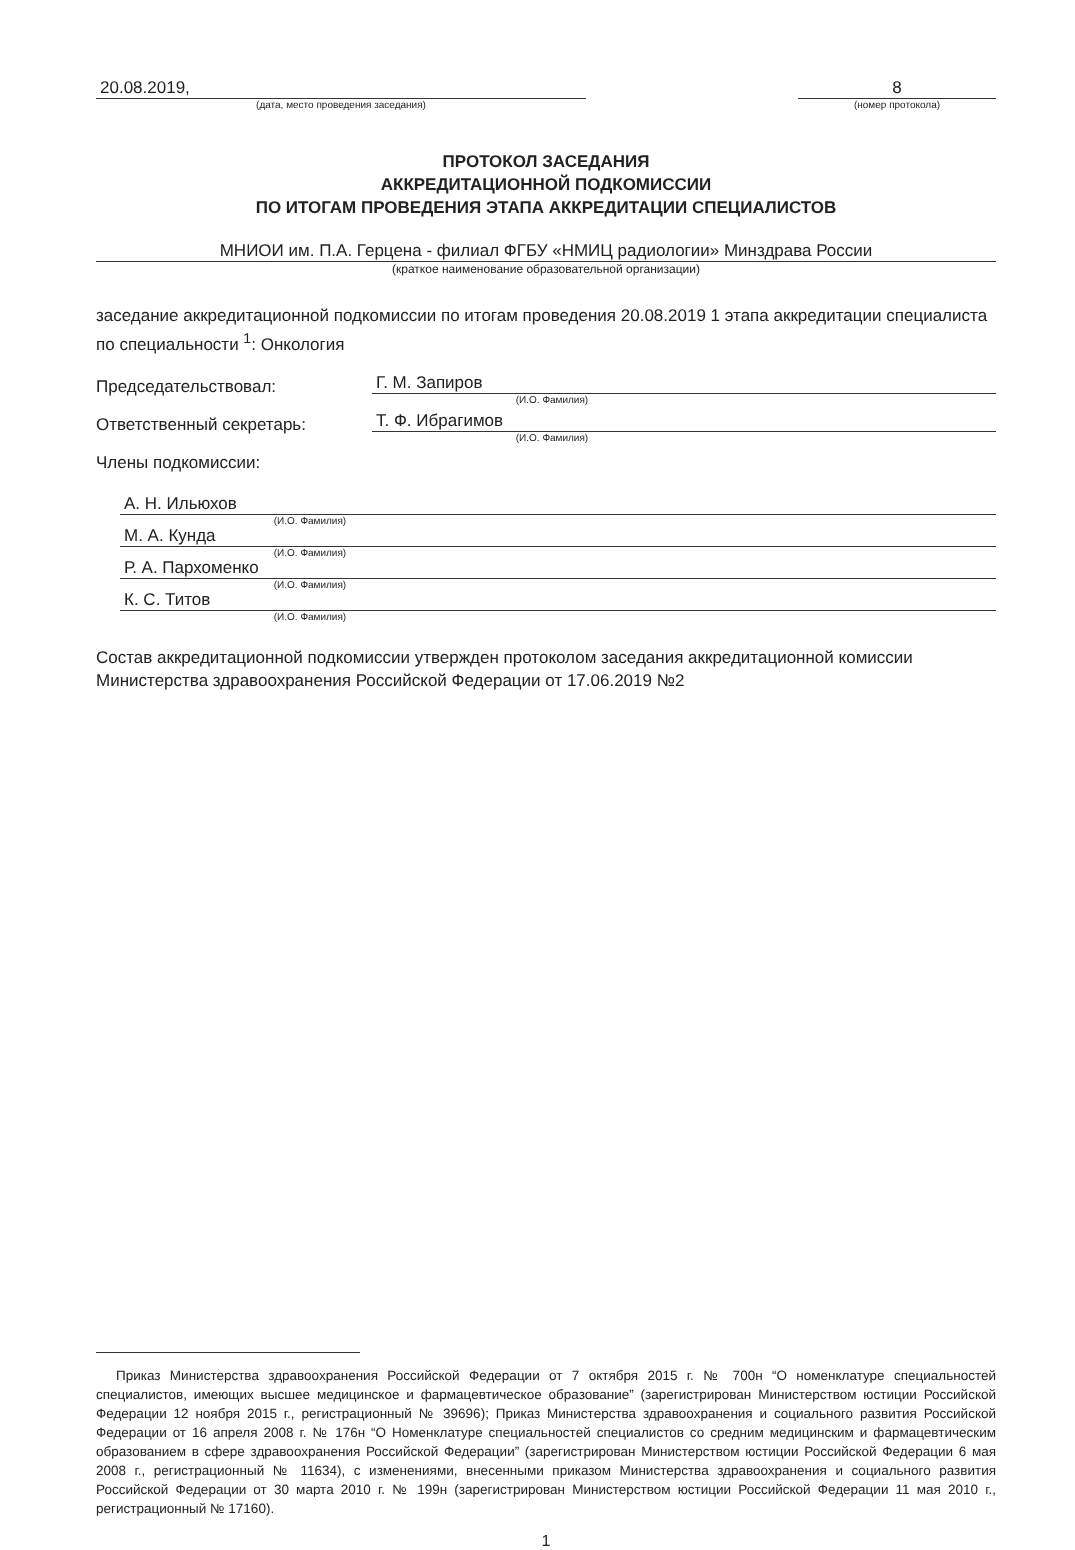20.08.2019,
(дата, место проведения заседания)
8
(номер протокола)
ПРОТОКОЛ ЗАСЕДАНИЯ
АККРЕДИТАЦИОННОЙ ПОДКОМИССИИ
ПО ИТОГАМ ПРОВЕДЕНИЯ ЭТАПА АККРЕДИТАЦИИ СПЕЦИАЛИСТОВ
МНИОИ им. П.А. Герцена - филиал ФГБУ «НМИЦ радиологии» Минздрава России
(краткое наименование образовательной организации)
заседание аккредитационной подкомиссии по итогам проведения 20.08.2019 1 этапа аккредитации специалиста по специальности <sup>1</sup>: Онкология
Председательствовал:
Г. М. Запиров
(И.О. Фамилия)
Ответственный секретарь:
Т. Ф. Ибрагимов
(И.О. Фамилия)
Члены подкомиссии:
А. Н. Ильюхов
(И.О. Фамилия)
М. А. Кунда
(И.О. Фамилия)
Р. А. Пархоменко
(И.О. Фамилия)
К. С. Титов
(И.О. Фамилия)
Состав аккредитационной подкомиссии утвержден протоколом заседания аккредитационной комиссии Министерства здравоохранения Российской Федерации от 17.06.2019 №2
Приказ Министерства здравоохранения Российской Федерации от 7 октября 2015 г. № 700н “О номенклатуре специальностей специалистов, имеющих высшее медицинское и фармацевтическое образование” (зарегистрирован Министерством юстиции Российской Федерации 12 ноября 2015 г., регистрационный № 39696); Приказ Министерства здравоохранения и социального развития Российской Федерации от 16 апреля 2008 г. № 176н “О Номенклатуре специальностей специалистов со средним медицинским и фармацевтическим образованием в сфере здравоохранения Российской Федерации” (зарегистрирован Министерством юстиции Российской Федерации 6 мая 2008 г., регистрационный № 11634), с изменениями, внесенными приказом Министерства здравоохранения и социального развития Российской Федерации от 30 марта 2010 г. № 199н (зарегистрирован Министерством юстиции Российской Федерации 11 мая 2010 г., регистрационный № 17160).
1